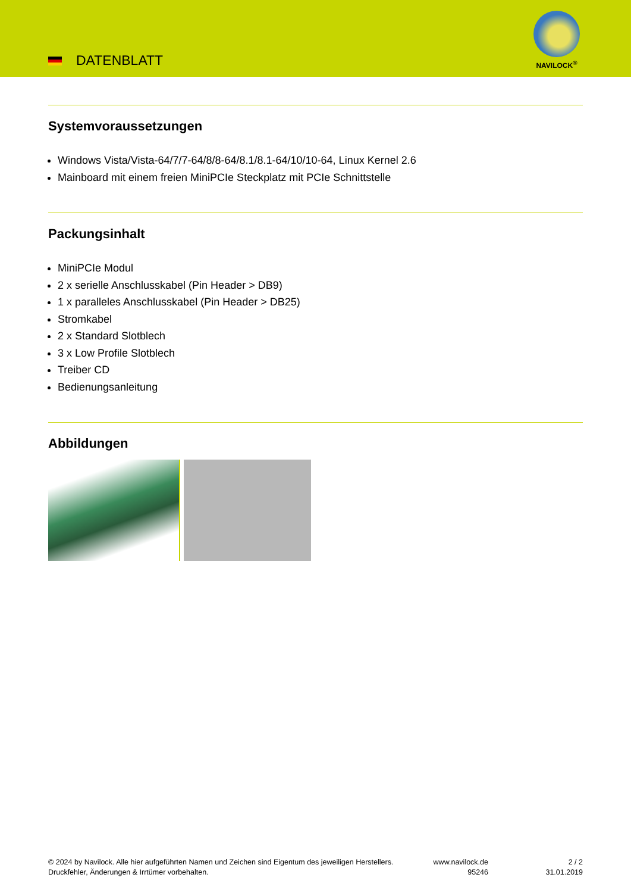DATENBLATT
NAVILOCK<sup>®</sup>
Systemvoraussetzungen
Windows Vista/Vista-64/7/7-64/8/8-64/8.1/8.1-64/10/10-64, Linux Kernel 2.6
Mainboard mit einem freien MiniPCIe Steckplatz mit PCIe Schnittstelle
Packungsinhalt
MiniPCIe Modul
2 x serielle Anschlusskabel (Pin Header > DB9)
1 x paralleles Anschlusskabel (Pin Header > DB25)
Stromkabel
2 x Standard Slotblech
3 x Low Profile Slotblech
Treiber CD
Bedienungsanleitung
Abbildungen
© 2024 by Navilock. Alle hier aufgeführten Namen und Zeichen sind Eigentum des jeweiligen Herstellers. Druckfehler, Änderungen & Irrtümer vorbehalten.
www.navilock.de
95246
2 / 2
31.01.2019